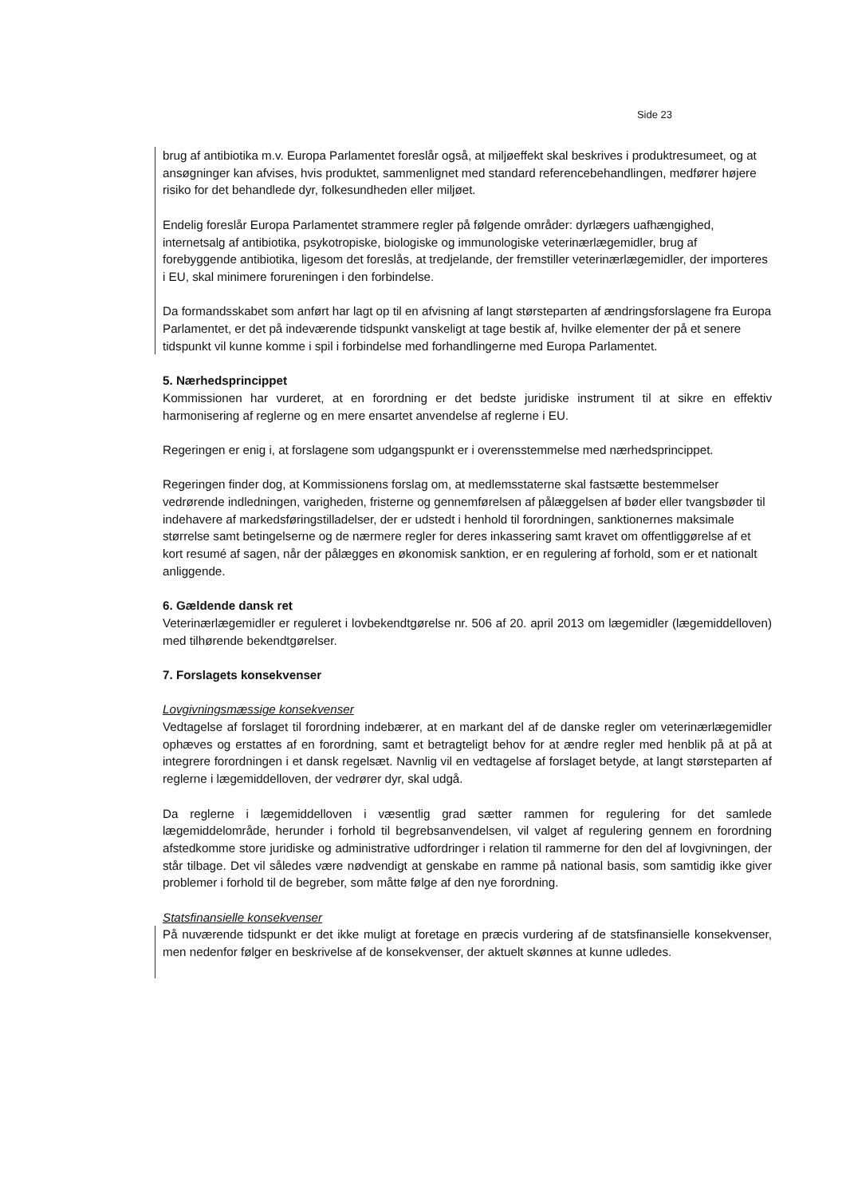Side 23
brug af antibiotika m.v. Europa Parlamentet foreslår også, at miljøeffekt skal beskrives i produktresumeet, og at ansøgninger kan afvises, hvis produktet, sammenlignet med standard referencebehandlingen, medfører højere risiko for det behandlede dyr, folkesundheden eller miljøet.
Endelig foreslår Europa Parlamentet strammere regler på følgende områder: dyrlægers uafhængighed, internetsalg af antibiotika, psykotropiske, biologiske og immunologiske veterinærlægemidler, brug af forebyggende antibiotika, ligesom det foreslås, at tredjelande, der fremstiller veterinærlægemidler, der importeres i EU, skal minimere forureningen i den forbindelse.
Da formandsskabet som anført har lagt op til en afvisning af langt størsteparten af ændringsforslagene fra Europa Parlamentet, er det på indeværende tidspunkt vanskeligt at tage bestik af, hvilke elementer der på et senere tidspunkt vil kunne komme i spil i forbindelse med forhandlingerne med Europa Parlamentet.
5. Nærhedsprincippet
Kommissionen har vurderet, at en forordning er det bedste juridiske instrument til at sikre en effektiv harmonisering af reglerne og en mere ensartet anvendelse af reglerne i EU.
Regeringen er enig i, at forslagene som udgangspunkt er i overensstemmelse med nærhedsprincippet.
Regeringen finder dog, at Kommissionens forslag om, at medlemsstaterne skal fastsætte bestemmelser vedrørende indledningen, varigheden, fristerne og gennemførelsen af pålæggelsen af bøder eller tvangsbøder til indehavere af markedsføringstilladelser, der er udstedt i henhold til forordningen, sanktionernes maksimale størrelse samt betingelserne og de nærmere regler for deres inkassering samt kravet om offentliggørelse af et kort resumé af sagen, når der pålægges en økonomisk sanktion, er en regulering af forhold, som er et nationalt anliggende.
6. Gældende dansk ret
Veterinærlægemidler er reguleret i lovbekendtgørelse nr. 506 af 20. april 2013 om lægemidler (lægemiddelloven) med tilhørende bekendtgørelser.
7. Forslagets konsekvenser
Lovgivningsmæssige konsekvenser
Vedtagelse af forslaget til forordning indebærer, at en markant del af de danske regler om veterinærlægemidler ophæves og erstattes af en forordning, samt et betragteligt behov for at ændre regler med henblik på at på at integrere forordningen i et dansk regelsæt. Navnlig vil en vedtagelse af forslaget betyde, at langt størsteparten af reglerne i lægemiddelloven, der vedrører dyr, skal udgå.
Da reglerne i lægemiddelloven i væsentlig grad sætter rammen for regulering for det samlede lægemiddelområde, herunder i forhold til begrebsanvendelsen, vil valget af regulering gennem en forordning afstedkomme store juridiske og administrative udfordringer i relation til rammerne for den del af lovgivningen, der står tilbage. Det vil således være nødvendigt at genskabe en ramme på national basis, som samtidig ikke giver problemer i forhold til de begreber, som måtte følge af den nye forordning.
Statsfinansielle konsekvenser
På nuværende tidspunkt er det ikke muligt at foretage en præcis vurdering af de statsfinansielle konsekvenser, men nedenfor følger en beskrivelse af de konsekvenser, der aktuelt skønnes at kunne udledes.